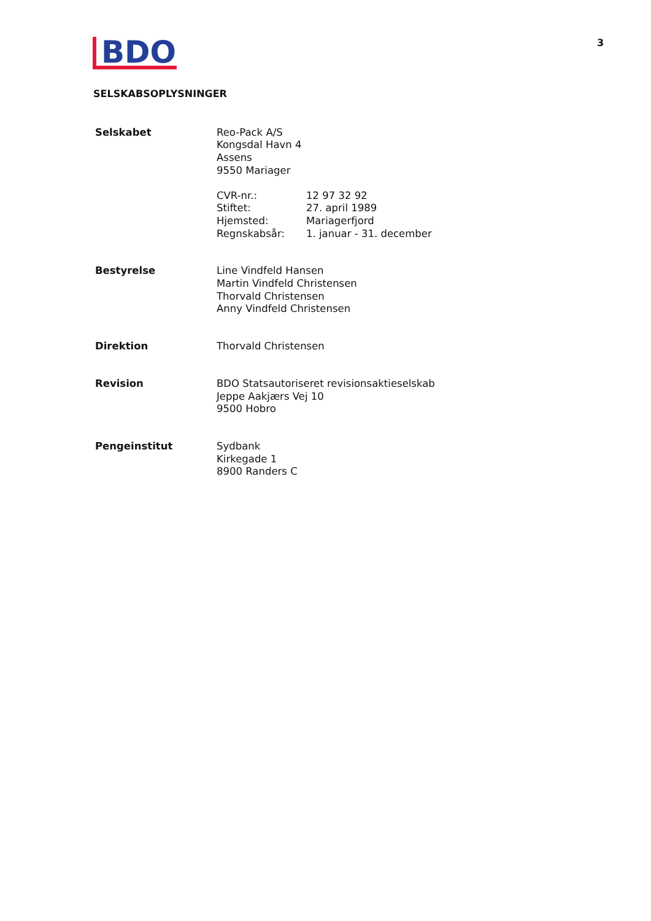BDO
3
SELSKABSOPLYSNINGER
Selskabet Reo-Pack A/S
Kongsdal Havn 4
Assens
9550 Mariager
CVR-nr.: 12 97 32 92 Stiftet: 27. april 1989 Hjemsted: Mariagerfjord Regnskabsår: 1. januar - 31. december
Bestyrelse Line Vindfeld Hansen
Martin Vindfeld Christensen
Thorvald Christensen
Anny Vindfeld Christensen
Direktion Thorvald Christensen
Revision BDO Statsautoriseret revisionsaktieselskab
Jeppe Aakjærs Vej 10
9500 Hobro
Pengeinstitut Sydbank
Kirkegade 1
8900 Randers C